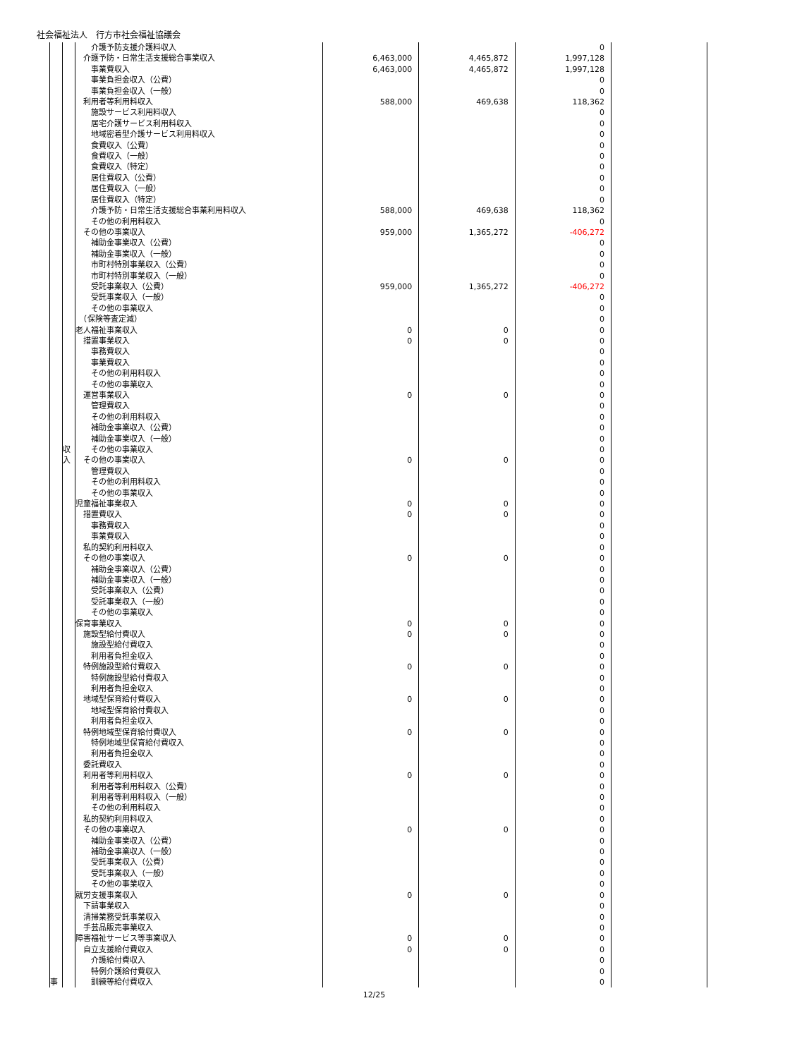社会福祉法人　行方市社会福祉協議会
| | | 介護予防支援介護料収入 | | | 0 | |
| | | 介護予防・日常生活支援総合事業収入 | 6,463,000 | 4,465,872 | 1,997,128 | |
| | | 事業費収入 | 6,463,000 | 4,465,872 | 1,997,128 | |
| | | 事業負担金収入（公費） | | | 0 | |
| | | 事業負担金収入（一般） | | | 0 | |
| | | 利用者等利用料収入 | 588,000 | 469,638 | 118,362 | |
| | | 施設サービス利用料収入 | | | 0 | |
| | | 居宅介護サービス利用料収入 | | | 0 | |
| | | 地域密着型介護サービス利用料収入 | | | 0 | |
| | | 食費収入（公費） | | | 0 | |
| | | 食費収入（一般） | | | 0 | |
| | | 食費収入（特定） | | | 0 | |
| | | 居住費収入（公費） | | | 0 | |
| | | 居住費収入（一般） | | | 0 | |
| | | 居住費収入（特定） | | | 0 | |
| | | 介護予防・日常生活支援総合事業利用料収入 | 588,000 | 469,638 | 118,362 | |
| | | その他の利用料収入 | | | 0 | |
| | | その他の事業収入 | 959,000 | 1,365,272 | -406,272 | |
| | | 補助金事業収入（公費） | | | 0 | |
| | | 補助金事業収入（一般） | | | 0 | |
| | | 市町村特別事業収入（公費） | | | 0 | |
| | | 市町村特別事業収入（一般） | | | 0 | |
| | | 受託事業収入（公費） | 959,000 | 1,365,272 | -406,272 | |
| | | 受託事業収入（一般） | | | 0 | |
| | | その他の事業収入 | | | 0 | |
| | | （保険等査定減） | | | 0 | |
| | | 老人福祉事業収入 | 0 | 0 | 0 | |
| | | 措置事業収入 | 0 | 0 | 0 | |
| | | 事務費収入 | | | 0 | |
| | | 事業費収入 | | | 0 | |
| | | その他の利用料収入 | | | 0 | |
| | | その他の事業収入 | | | 0 | |
| | | 運営事業収入 | 0 | 0 | 0 | |
| | | 管理費収入 | | | 0 | |
| | | その他の利用料収入 | | | 0 | |
| | | 補助金事業収入（公費） | | | 0 | |
| | | 補助金事業収入（一般） | | | 0 | |
| | 収 | その他の事業収入 | | | 0 | |
| | 入 | その他の事業収入 | 0 | 0 | 0 | |
| | | 管理費収入 | | | 0 | |
| | | その他の利用料収入 | | | 0 | |
| | | その他の事業収入 | | | 0 | |
| | | 児童福祉事業収入 | 0 | 0 | 0 | |
| | | 措置費収入 | 0 | 0 | 0 | |
| | | 事務費収入 | | | 0 | |
| | | 事業費収入 | | | 0 | |
| | | 私的契約利用料収入 | | | 0 | |
| | | その他の事業収入 | 0 | 0 | 0 | |
| | | 補助金事業収入（公費） | | | 0 | |
| | | 補助金事業収入（一般） | | | 0 | |
| | | 受託事業収入（公費） | | | 0 | |
| | | 受託事業収入（一般） | | | 0 | |
| | | その他の事業収入 | | | 0 | |
| | | 保育事業収入 | 0 | 0 | 0 | |
| | | 施設型給付費収入 | 0 | 0 | 0 | |
| | | 施設型給付費収入 | | | 0 | |
| | | 利用者負担金収入 | | | 0 | |
| | | 特例施設型給付費収入 | 0 | 0 | 0 | |
| | | 特例施設型給付費収入 | | | 0 | |
| | | 利用者負担金収入 | | | 0 | |
| | | 地域型保育給付費収入 | 0 | 0 | 0 | |
| | | 地域型保育給付費収入 | | | 0 | |
| | | 利用者負担金収入 | | | 0 | |
| | | 特例地域型保育給付費収入 | 0 | 0 | 0 | |
| | | 特例地域型保育給付費収入 | | | 0 | |
| | | 利用者負担金収入 | | | 0 | |
| | | 委託費収入 | | | 0 | |
| | | 利用者等利用料収入 | 0 | 0 | 0 | |
| | | 利用者等利用料収入（公費） | | | 0 | |
| | | 利用者等利用料収入（一般） | | | 0 | |
| | | その他の利用料収入 | | | 0 | |
| | | 私的契約利用料収入 | | | 0 | |
| | | その他の事業収入 | 0 | 0 | 0 | |
| | | 補助金事業収入（公費） | | | 0 | |
| | | 補助金事業収入（一般） | | | 0 | |
| | | 受託事業収入（公費） | | | 0 | |
| | | 受託事業収入（一般） | | | 0 | |
| | | その他の事業収入 | | | 0 | |
| | | 就労支援事業収入 | 0 | 0 | 0 | |
| | | 下請事業収入 | | | 0 | |
| | | 清掃業務受託事業収入 | | | 0 | |
| | | 手芸品販売事業収入 | | | 0 | |
| | | 障害福祉サービス等事業収入 | 0 | 0 | 0 | |
| | | 自立支援給付費収入 | 0 | 0 | 0 | |
| | | 介護給付費収入 | | | 0 | |
| | | 特例介護給付費収入 | | | 0 | |
| 事 | | 訓練等給付費収入 | | | 0 | |
12/25